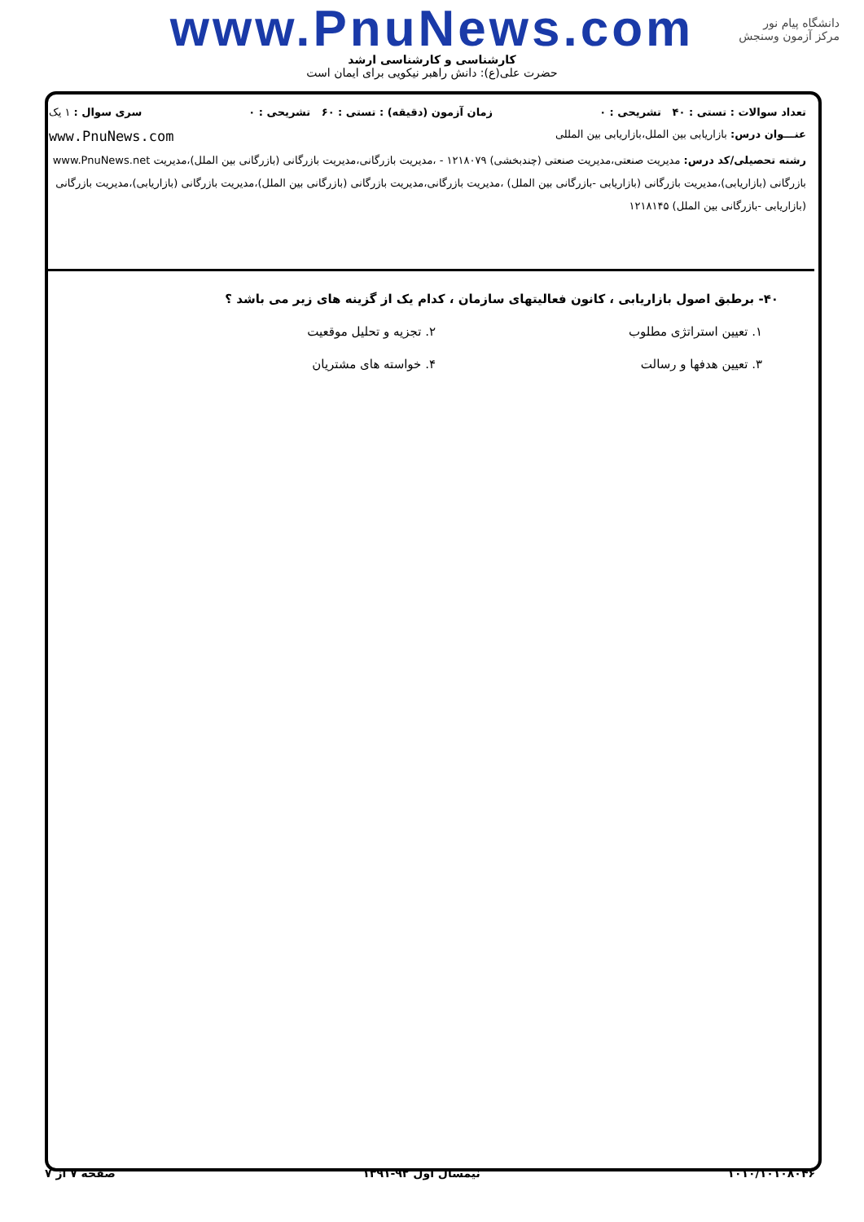دانشگاه پیام نور
مرکز آزمون وسنجش
www.PnuNews.com
کارشناسی و کارشناسی ارشد
حضرت علی(ع): دانش راهبر نیکویی برای ایمان است
تعداد سوالات : تستی : ۴۰ تشریحی : ۰ زمان آزمون (دقیقه) : تستی : ۶۰ تشریحی : ۰ سری سوال : ۱ یک
عنـــوان درس: بازاریابی بین الملل،بازاریابی بین المللی www.PnuNews.com
رشته تحصیلی/کد درس: مدیریت صنعتی،مدیریت صنعتی (چندبخشی) ۱۲۱۸۰۷۹ - ،مدیریت بازرگانی،مدیریت بازرگانی (بازرگانی بین الملل)،مدیریت www.PnuNews.net بازرگانی (بازاریابی)،مدیریت بازرگانی (بازاریابی -بازرگانی بین الملل) ،مدیریت بازرگانی،مدیریت بازرگانی (بازرگانی بین الملل)،مدیریت بازرگانی (بازاریابی)،مدیریت بازرگانی (بازاریابی -بازرگانی بین الملل) ۱۲۱۸۱۴۵
۴۰- برطبق اصول بازاریابی ، کانون فعالیتهای سازمان ، کدام یک از گزینه های زیر می باشد ؟
۱. تعیین استراتژی مطلوب ۲. تجزیه و تحلیل موقعیت ۳. تعیین هدفها و رسالت ۴. خواسته های مشتریان
۱۰۱۰/۱۰۱۰۸۰۴۶ نیمسال اول ۹۲-۱۳۹۱ صفحه ۷ از ۷